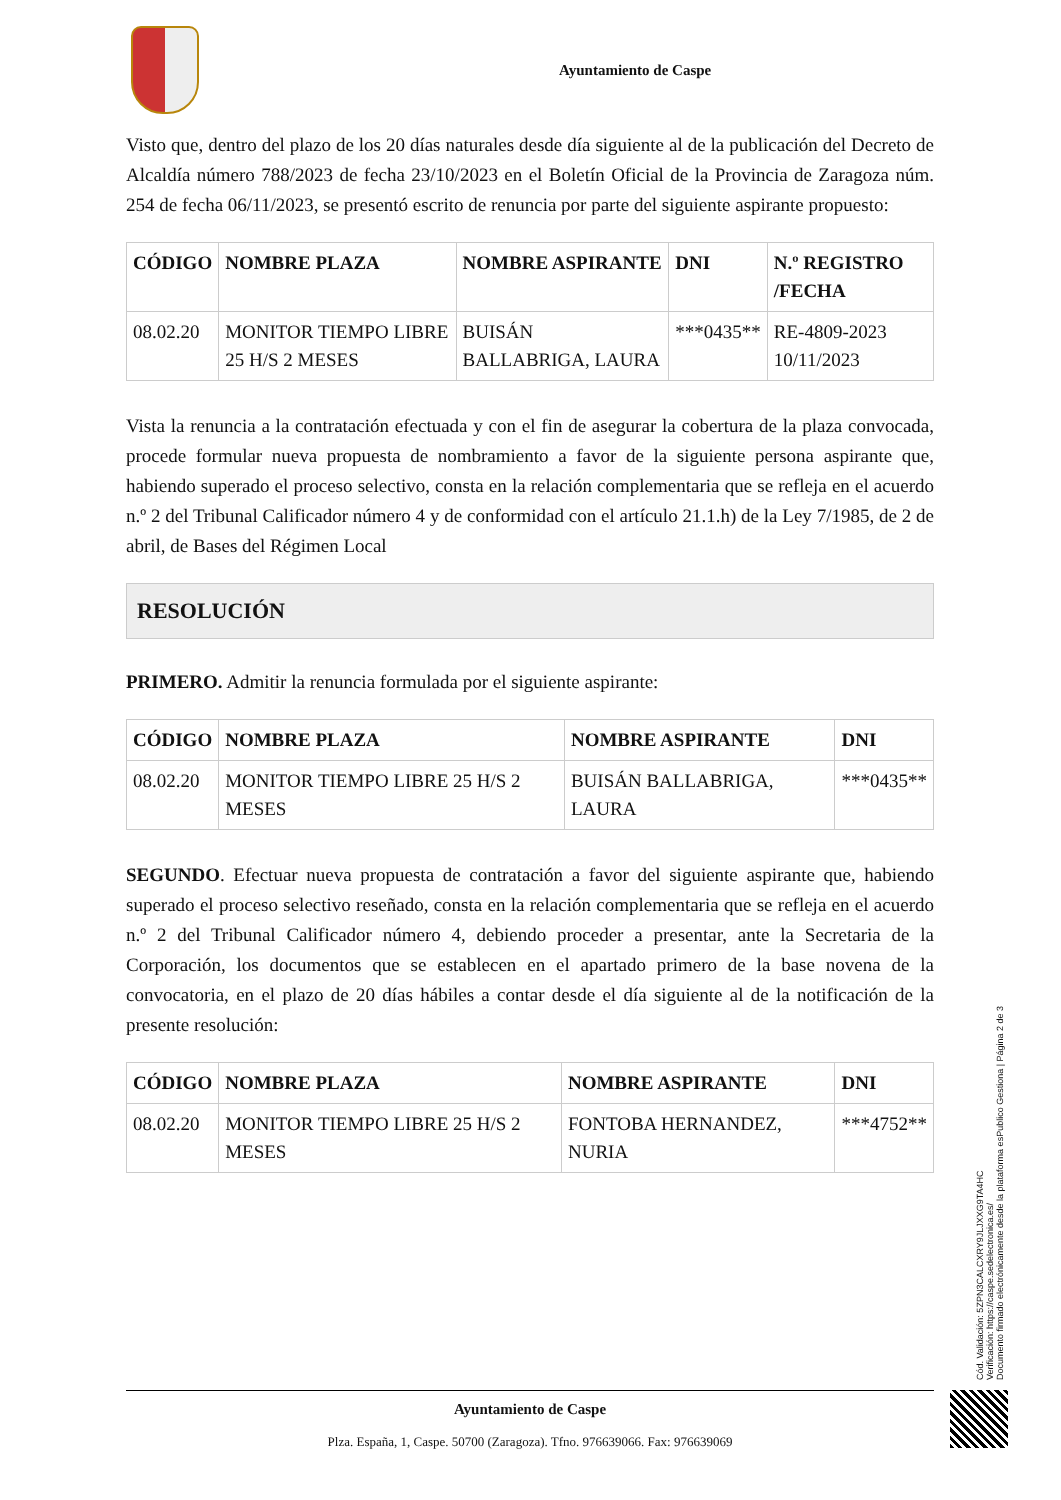Ayuntamiento de Caspe
Visto que, dentro del plazo de los 20 días naturales desde día siguiente al de la publicación del Decreto de Alcaldía número 788/2023 de fecha 23/10/2023 en el Boletín Oficial de la Provincia de Zaragoza núm. 254 de fecha 06/11/2023, se presentó escrito de renuncia por parte del siguiente aspirante propuesto:
| CÓDIGO | NOMBRE PLAZA | NOMBRE ASPIRANTE | DNI | N.º REGISTRO /FECHA |
| --- | --- | --- | --- | --- |
| 08.02.20 | MONITOR TIEMPO LIBRE 25 H/S 2 MESES | BUISÁN BALLABRIGA, LAURA | ***0435** | RE-4809-2023 10/11/2023 |
Vista la renuncia a la contratación efectuada y con el fin de asegurar la cobertura de la plaza convocada, procede formular nueva propuesta de nombramiento a favor de la siguiente persona aspirante que, habiendo superado el proceso selectivo, consta en la relación complementaria que se refleja en el acuerdo n.º 2 del Tribunal Calificador número 4 y de conformidad con el artículo 21.1.h) de la Ley 7/1985, de 2 de abril, de Bases del Régimen Local
RESOLUCIÓN
PRIMERO. Admitir la renuncia formulada por el siguiente aspirante:
| CÓDIGO | NOMBRE PLAZA | NOMBRE ASPIRANTE | DNI |
| --- | --- | --- | --- |
| 08.02.20 | MONITOR TIEMPO LIBRE 25 H/S 2 MESES | BUISÁN BALLABRIGA, LAURA | ***0435** |
SEGUNDO. Efectuar nueva propuesta de contratación a favor del siguiente aspirante que, habiendo superado el proceso selectivo reseñado, consta en la relación complementaria que se refleja en el acuerdo n.º 2 del Tribunal Calificador número 4, debiendo proceder a presentar, ante la Secretaria de la Corporación, los documentos que se establecen en el apartado primero de la base novena de la convocatoria, en el plazo de 20 días hábiles a contar desde el día siguiente al de la notificación de la presente resolución:
| CÓDIGO | NOMBRE PLAZA | NOMBRE ASPIRANTE | DNI |
| --- | --- | --- | --- |
| 08.02.20 | MONITOR TIEMPO LIBRE 25 H/S 2 MESES | FONTOBA HERNANDEZ, NURIA | ***4752** |
Ayuntamiento de Caspe
Plza. España, 1, Caspe. 50700 (Zaragoza). Tfno. 976639066. Fax: 976639069
Cód. Validación: 5ZPN3CALCXRY9JLJXXG9TA4HC
Verificación: https://caspe.sedelectronica.es/
Documento firmado electrónicamente desde la plataforma esPublico Gestiona | Página 2 de 3